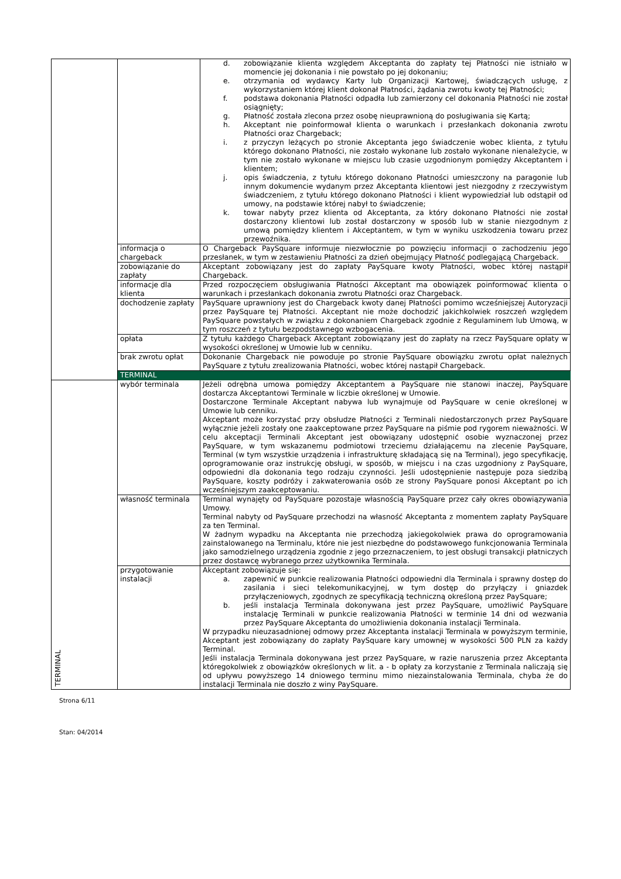| | | d. zobowiązanie klienta względem Akceptanta do zapłaty tej Płatności nie istniało w momencie jej dokonania i nie powstało po jej dokonaniu; e. otrzymania od wydawcy Karty lub Organizacji Kartowej, świadczących usługę, z wykorzystaniem której klient dokonał Płatności, żądania zwrotu kwoty tej Płatności; f. podstawa dokonania Płatności odpadła lub zamierzony cel dokonania Płatności nie został osiągnięty; g. Płatność została zlecona przez osobę nieuprawnioną do posługiwania się Kartą; h. Akceptant nie poinformował klienta o warunkach i przesłankach dokonania zwrotu Płatności oraz Chargeback; i. z przyczyn leżących po stronie Akceptanta jego świadczenie wobec klienta, z tytułu którego dokonano Płatności, nie zostało wykonane lub zostało wykonane nienależycie, w tym nie zostało wykonane w miejscu lub czasie uzgodnionym pomiędzy Akceptantem i klientem; j. opis świadczenia, z tytułu którego dokonano Płatności umieszczony na paragonie lub innym dokumencie wydanym przez Akceptanta klientowi jest niezgodny z rzeczywistym świadczeniem, z tytułu którego dokonano Płatności i klient wypowiedział lub odstąpił od umowy, na podstawie której nabył to świadczenie; k. towar nabyty przez klienta od Akceptanta, za który dokonano Płatności nie został dostarczony klientowi lub został dostarczony w sposób lub w stanie niezgodnym z umową pomiędzy klientem i Akceptantem, w tym w wyniku uszkodzenia towaru przez przewoźnika. |
| | informacja o chargeback | O Chargeback PaySquare informuje niezwłocznie po powzięciu informacji o zachodzeniu jego przesłanek, w tym w zestawieniu Płatności za dzień obejmujący Płatność podlegającą Chargeback. |
| | zobowiązanie do zapłaty | Akceptant zobowiązany jest do zapłaty PaySquare kwoty Płatności, wobec której nastąpił Chargeback. |
| | informacje dla klienta | Przed rozpoczęciem obsługiwania Płatności Akceptant ma obowiązek poinformować klienta o warunkach i przesłankach dokonania zwrotu Płatności oraz Chargeback. |
| | dochodzenie zapłaty | PaySquare uprawniony jest do Chargeback kwoty danej Płatności pomimo wcześniejszej Autoryzacji przez PaySquare tej Płatności. Akceptant nie może dochodzić jakichkolwiek roszczeń względem PaySquare powstałych w związku z dokonaniem Chargeback zgodnie z Regulaminem lub Umową, w tym roszczeń z tytułu bezpodstawnego wzbogacenia. |
| | opłata | Z tytułu każdego Chargeback Akceptant zobowiązany jest do zapłaty na rzecz PaySquare opłaty w wysokości określonej w Umowie lub w cenniku. |
| | brak zwrotu opłat | Dokonanie Chargeback nie powoduje po stronie PaySquare obowiązku zwrotu opłat należnych PaySquare z tytułu zrealizowania Płatności, wobec której nastąpił Chargeback. |
| | TERMINAL | |
| TERMINAL | wybór terminala | Jeżeli odrębna umowa pomiędzy Akceptantem a PaySquare nie stanowi inaczej, PaySquare dostarcza Akceptantowi Terminale w liczbie określonej w Umowie. Dostarczone Terminale Akceptant nabywa lub wynajmuje od PaySquare w cenie określonej w Umowie lub cenniku. Akceptant może korzystać przy obsłudze Płatności z Terminali niedostarczonych przez PaySquare wyłącznie jeżeli zostały one zaakceptowane przez PaySquare na piśmie pod rygorem nieważności. W celu akceptacji Terminali Akceptant jest obowiązany udostępnić osobie wyznaczonej przez PaySquare, w tym wskazanemu podmiotowi trzeciemu działającemu na zlecenie PaySquare, Terminal (w tym wszystkie urządzenia i infrastrukturę składającą się na Terminal), jego specyfikację, oprogramowanie oraz instrukcję obsługi, w sposób, w miejscu i na czas uzgodniony z PaySquare, odpowiedni dla dokonania tego rodzaju czynności. Jeśli udostępnienie następuje poza siedzibą PaySquare, koszty podróży i zakwaterowania osób ze strony PaySquare ponosi Akceptant po ich wcześniejszym zaakceptowaniu. |
| | własność terminala | Terminal wynajęty od PaySquare pozostaje własnością PaySquare przez cały okres obowiązywania Umowy. Terminal nabyty od PaySquare przechodzi na własność Akceptanta z momentem zapłaty PaySquare za ten Terminal. W żadnym wypadku na Akceptanta nie przechodzą jakiegokolwiek prawa do oprogramowania zainstalowanego na Terminalu, które nie jest niezbędne do podstawowego funkcjonowania Terminala jako samodzielnego urządzenia zgodnie z jego przeznaczeniem, to jest obsługi transakcji płatniczych przez dostawcę wybranego przez użytkownika Terminala. |
| | przygotowanie instalacji | Akceptant zobowiązuje się: a. zapewnić w punkcie realizowania Płatności odpowiedni dla Terminala i sprawny dostęp do zasilania i sieci telekomunikacyjnej, w tym dostęp do przyłączy i gniazdek przyłączeniowych, zgodnych ze specyfikacją techniczną określoną przez PaySquare; b. jeśli instalacja Terminala dokonywana jest przez PaySquare, umożliwić PaySquare instalację Terminali w punkcie realizowania Płatności w terminie 14 dni od wezwania przez PaySquare Akceptanta do umożliwienia dokonania instalacji Terminala. W przypadku nieuzasadnionej odmowy przez Akceptanta instalacji Terminala w powyższym terminie, Akceptant jest zobowiązany do zapłaty PaySquare kary umownej w wysokości 500 PLN za każdy Terminal. Jeśli instalacja Terminala dokonywana jest przez PaySquare, w razie naruszenia przez Akceptanta któregokolwiek z obowiązków określonych w lit. a - b opłaty za korzystanie z Terminala naliczają się od upływu powyższego 14 dniowego terminu mimo niezainstalowania Terminala, chyba że do instalacji Terminala nie doszło z winy PaySquare. |
Strona 6/11
Stan: 04/2014